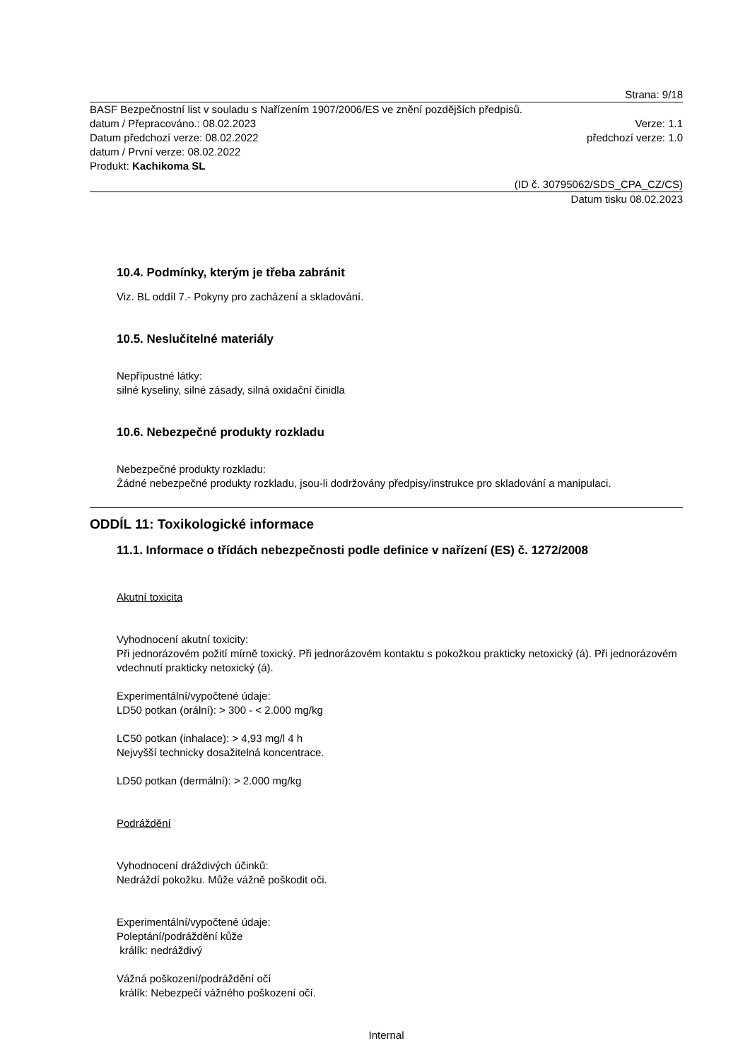Strana: 9/18
BASF Bezpečnostní list v souladu s Nařízením 1907/2006/ES ve znění pozdějších předpisů.
datum / Přepracováno.: 08.02.2023 Verze: 1.1
Datum předchozí verze: 08.02.2022 předchozí verze: 1.0
datum / První verze: 08.02.2022
Produkt: Kachikoma SL
(ID č. 30795062/SDS_CPA_CZ/CS)
Datum tisku 08.02.2023
10.4. Podmínky, kterým je třeba zabránit
Viz. BL oddíl 7.- Pokyny pro zacházení a skladování.
10.5. Neslučitelné materiály
Nepřípustné látky:
silné kyseliny, silné zásady, silná oxidační činidla
10.6. Nebezpečné produkty rozkladu
Nebezpečné produkty rozkladu:
Žádné nebezpečné produkty rozkladu, jsou-li dodržovány předpisy/instrukce pro skladování a manipulaci.
ODDÍL 11: Toxikologické informace
11.1. Informace o třídách nebezpečnosti podle definice v nařízení (ES) č. 1272/2008
Akutní toxicita
Vyhodnocení akutní toxicity:
Při jednorázovém požití mírně toxický. Při jednorázovém kontaktu s pokožkou prakticky netoxický (á). Při jednorázovém vdechnutí prakticky netoxický (á).
Experimentální/vypočtené údaje:
LD50 potkan (orální): > 300 - < 2.000 mg/kg
LC50 potkan (inhalace): > 4,93 mg/l 4 h
Nejvyšší technicky dosažitelná koncentrace.
LD50 potkan (dermální): > 2.000 mg/kg
Podráždění
Vyhodnocení dráždivých účinků:
Nedráždí pokožku. Může vážně poškodit oči.
Experimentální/vypočtené údaje:
Poleptání/podráždění kůže
králík: nedráždivý
Vážná poškození/podráždění očí
králík: Nebezpečí vážného poškození očí.
Internal